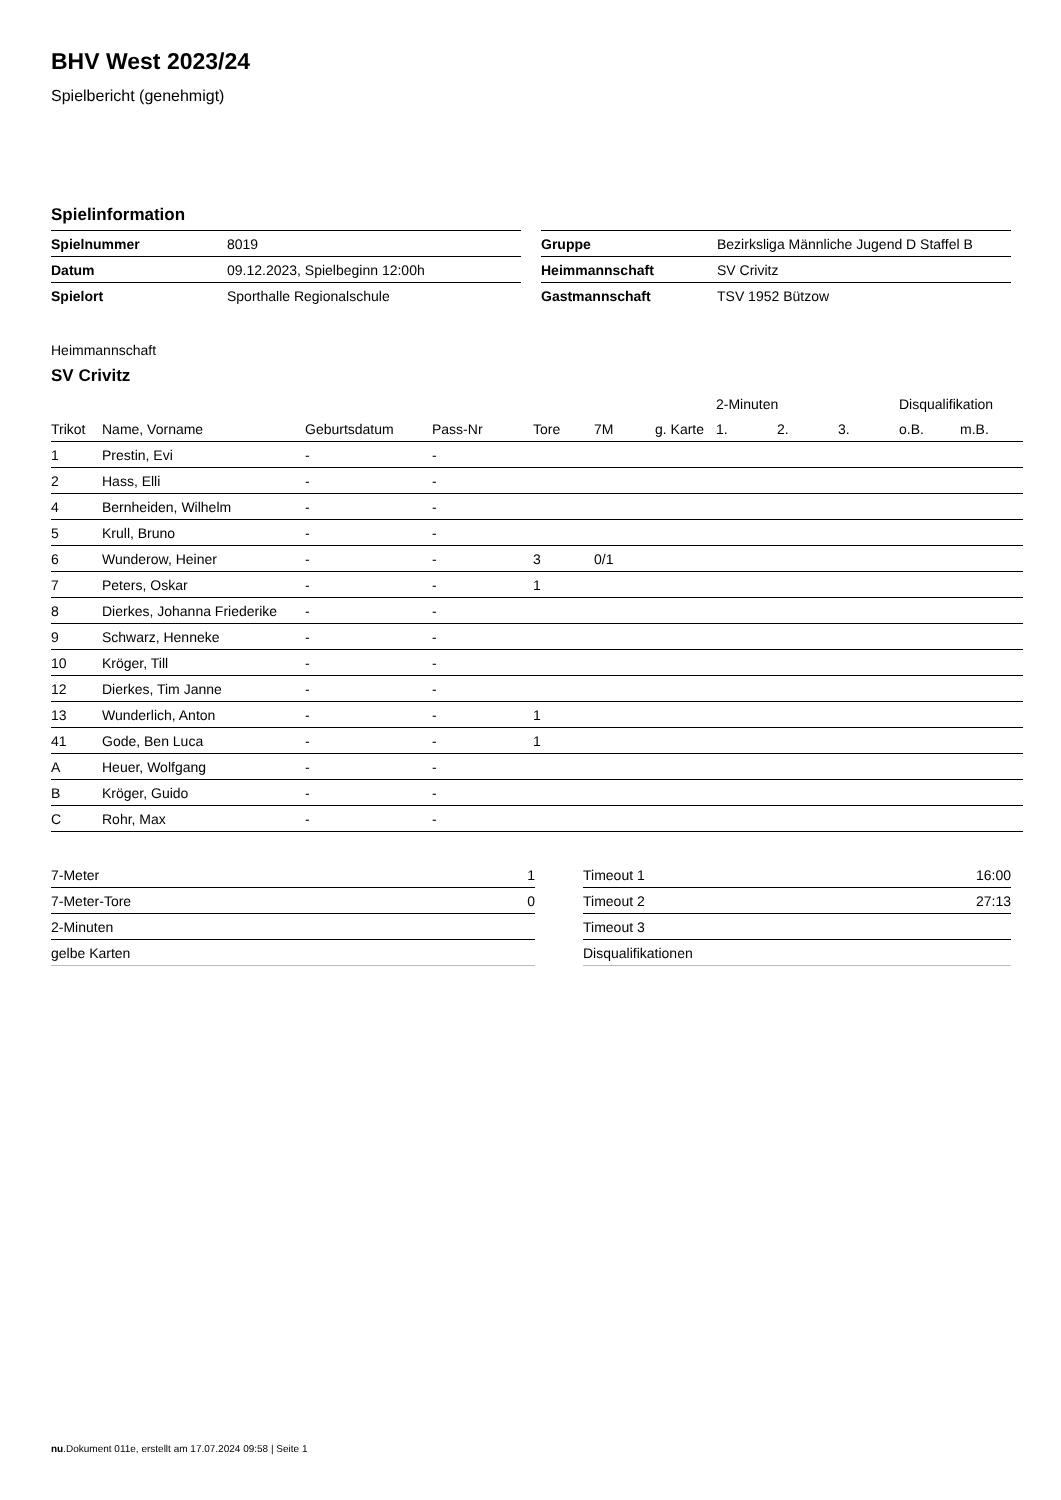BHV West 2023/24
Spielbericht (genehmigt)
Spielinformation
| Spielnummer | 8019 |
| Datum | 09.12.2023, Spielbeginn 12:00h |
| Spielort | Sporthalle Regionalschule |
| Gruppe | Bezirksliga Männliche Jugend D Staffel B |
| Heimmannschaft | SV Crivitz |
| Gastmannschaft | TSV 1952 Bützow |
Heimmannschaft
SV Crivitz
| | | | | | | | 2-Minuten | | | Disqualifikation | |
| --- | --- | --- | --- | --- | --- | --- | --- | --- | --- | --- | --- |
| Trikot | Name, Vorname | Geburtsdatum | Pass-Nr | Tore | 7M | g. Karte | 1. | 2. | 3. | o.B. | m.B. |
| 1 | Prestin, Evi | - | - | | | | | | | | |
| 2 | Hass, Elli | - | - | | | | | | | | |
| 4 | Bernheiden, Wilhelm | - | - | | | | | | | | |
| 5 | Krull, Bruno | - | - | | | | | | | | |
| 6 | Wunderow, Heiner | - | - | 3 | 0/1 | | | | | | |
| 7 | Peters, Oskar | - | - | 1 | | | | | | | |
| 8 | Dierkes, Johanna Friederike | - | - | | | | | | | | |
| 9 | Schwarz, Henneke | - | - | | | | | | | | |
| 10 | Kröger, Till | - | - | | | | | | | | |
| 12 | Dierkes, Tim Janne | - | - | | | | | | | | |
| 13 | Wunderlich, Anton | - | - | 1 | | | | | | | |
| 41 | Gode, Ben Luca | - | - | 1 | | | | | | | |
| A | Heuer, Wolfgang | - | - | | | | | | | | |
| B | Kröger, Guido | - | - | | | | | | | | |
| C | Rohr, Max | - | - | | | | | | | | |
| 7-Meter | 1 |
| 7-Meter-Tore | 0 |
| 2-Minuten | |
| gelbe Karten | |
| Timeout 1 | 16:00 |
| Timeout 2 | 27:13 |
| Timeout 3 | |
| Disqualifikationen | |
nu.Dokument 011e, erstellt am 17.07.2024 09:58 | Seite 1